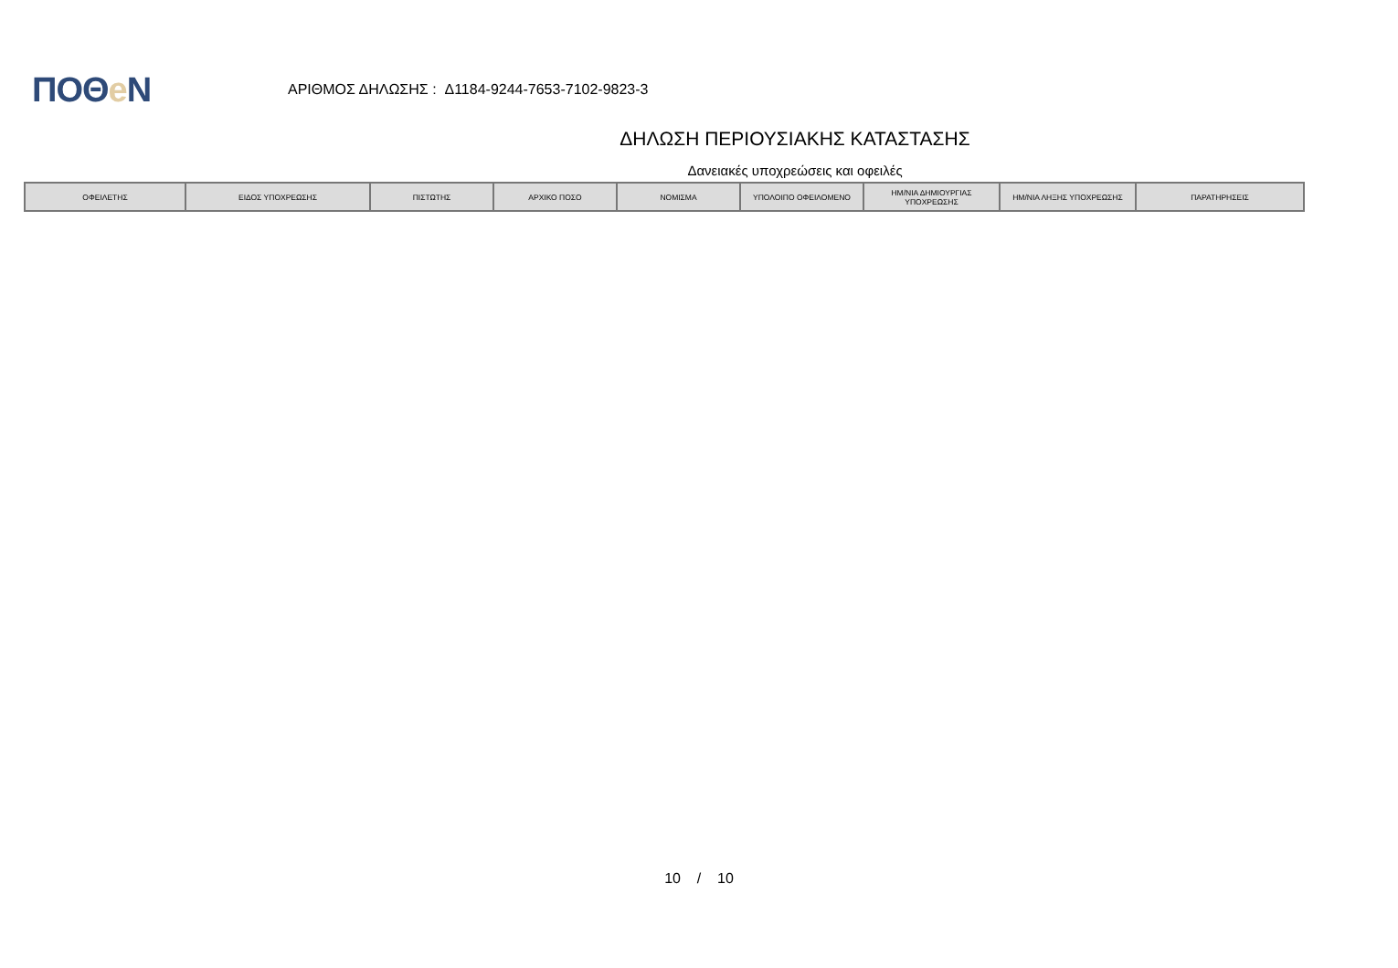ΠΟΘe Ν
ΑΡΙΘΜΟΣ ΔΗΛΩΣΗΣ : Δ1184-9244-7653-7102-9823-3
ΔΗΛΩΣΗ ΠΕΡΙΟΥΣΙΑΚΗΣ ΚΑΤΑΣΤΑΣΗΣ
Δανειακές υποχρεώσεις και οφειλές
| ΟΦΕΙΛΕΤΗΣ | ΕΙΔΟΣ ΥΠΟΧΡΕΩΣΗΣ | ΠΙΣΤΩΤΗΣ | ΑΡΧΙΚΟ ΠΟΣΟ | ΝΟΜΙΣΜΑ | ΥΠΟΛΟΙΠΟ ΟΦΕΙΛΟΜΕΝΟ | ΗΜ/ΝΙΑ ΔΗΜΙΟΥΡΓΙΑΣ ΥΠΟΧΡΕΩΣΗΣ | ΗΜ/ΝΙΑ ΛΗΞΗΣ ΥΠΟΧΡΕΩΣΗΣ | ΠΑΡΑΤΗΡΗΣΕΙΣ |
| --- | --- | --- | --- | --- | --- | --- | --- | --- |
10 / 10